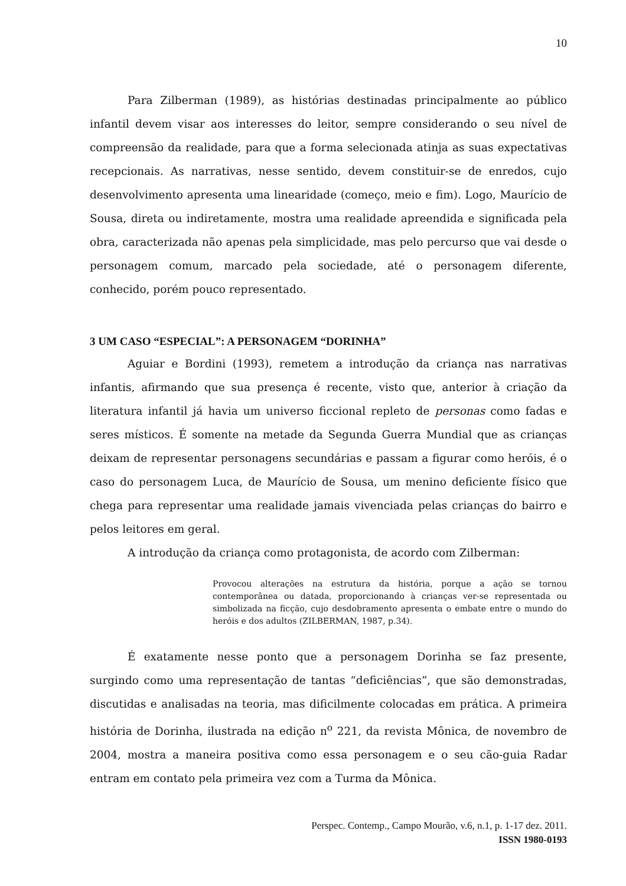10
Para Zilberman (1989), as histórias destinadas principalmente ao público infantil devem visar aos interesses do leitor, sempre considerando o seu nível de compreensão da realidade, para que a forma selecionada atinja as suas expectativas recepcionais. As narrativas, nesse sentido, devem constituir-se de enredos, cujo desenvolvimento apresenta uma linearidade (começo, meio e fim). Logo, Maurício de Sousa, direta ou indiretamente, mostra uma realidade apreendida e significada pela obra, caracterizada não apenas pela simplicidade, mas pelo percurso que vai desde o personagem comum, marcado pela sociedade, até o personagem diferente, conhecido, porém pouco representado.
3 UM CASO “ESPECIAL”: A PERSONAGEM “DORINHA”
Aguiar e Bordini (1993), remetem a introdução da criança nas narrativas infantis, afirmando que sua presença é recente, visto que, anterior à criação da literatura infantil já havia um universo ficcional repleto de personas como fadas e seres místicos. É somente na metade da Segunda Guerra Mundial que as crianças deixam de representar personagens secundárias e passam a figurar como heróis, é o caso do personagem Luca, de Maurício de Sousa, um menino deficiente físico que chega para representar uma realidade jamais vivenciada pelas crianças do bairro e pelos leitores em geral.
A introdução da criança como protagonista, de acordo com Zilberman:
Provocou alterações na estrutura da história, porque a ação se tornou contemporânea ou datada, proporcionando à crianças ver-se representada ou simbolizada na ficção, cujo desdobramento apresenta o embate entre o mundo do heróis e dos adultos (ZILBERMAN, 1987, p.34).
É exatamente nesse ponto que a personagem Dorinha se faz presente, surgindo como uma representação de tantas “deficiências”, que são demonstradas, discutidas e analisadas na teoria, mas dificilmente colocadas em prática. A primeira história de Dorinha, ilustrada na edição n<sup>o</sup> 221, da revista Mônica, de novembro de 2004, mostra a maneira positiva como essa personagem e o seu cão-guia Radar entram em contato pela primeira vez com a Turma da Mônica.
Perspec. Contemp., Campo Mourão, v.6, n.1, p. 1-17 dez. 2011.
ISSN 1980-0193